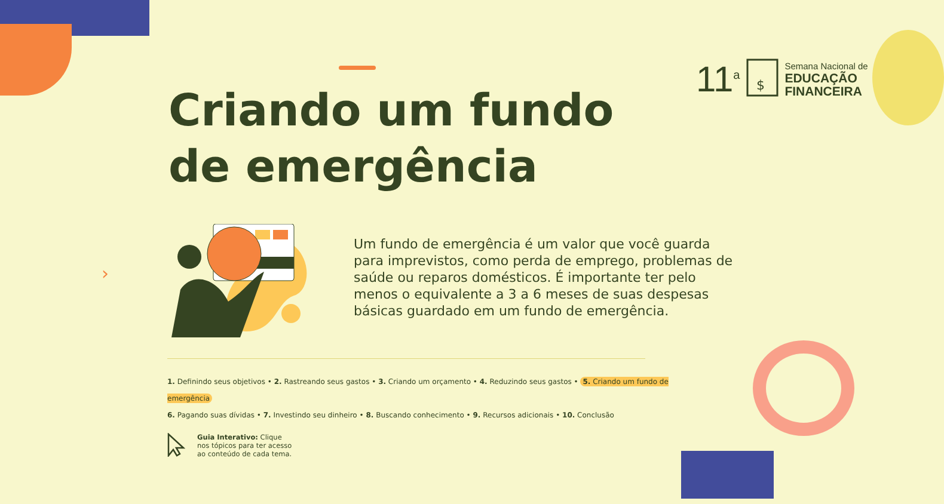›
11<sup>a</sup>
$
Semana Nacional de
EDUCAÇÃO
FINANCEIRA
Criando um fundo
de emergência
Um fundo de emergência é um valor que você guarda para imprevistos, como perda de emprego, problemas de saúde ou reparos domésticos. É importante ter pelo menos o equivalente a 3 a 6 meses de suas despesas básicas guardado em um fundo de emergência.
1. Definindo seus objetivos • 2. Rastreando seus gastos • 3. Criando um orçamento • 4. Reduzindo seus gastos • 5. Criando um fundo de emergência
6. Pagando suas dívidas • 7. Investindo seu dinheiro • 8. Buscando conhecimento • 9. Recursos adicionais • 10. Conclusão
Guia Interativo: Clique
nos tópicos para ter acesso
ao conteúdo de cada tema.